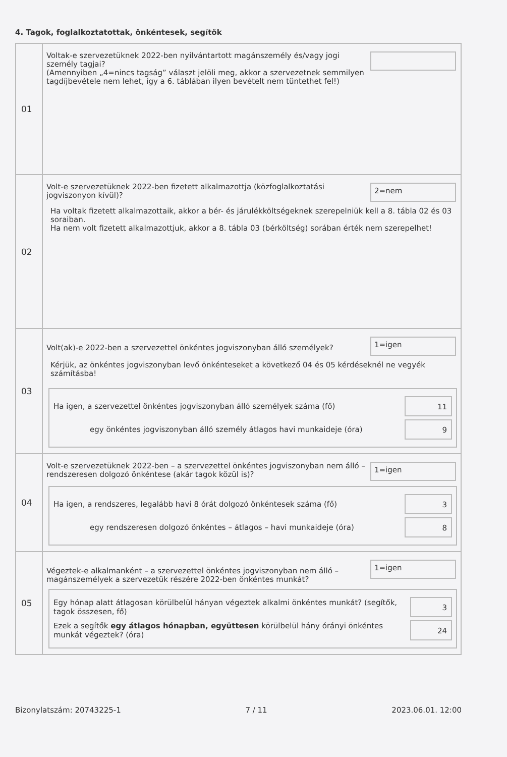4. Tagok, foglalkoztatottak, önkéntesek, segítők
| 01 | Voltak-e szervezetüknek 2022-ben nyilvántartott magánszemély és/vagy jogi személy tagjai? (Amennyiben „4=nincs tagság” választ jelöli meg, akkor a szervezetnek semmilyen tagdíjbevétele nem lehet, így a 6. táblában ilyen bevételt nem tüntethet fel!) |
| 02 | Volt-e szervezetüknek 2022-ben fizetett alkalmazottja (közfoglalkoztatási jogviszonyon kívül)? 2=nem Ha voltak fizetett alkalmazottaik, akkor a bér- és járulékköltségeknek szerepelniük kell a 8. tábla 02 és 03 soraiban. Ha nem volt fizetett alkalmazottjuk, akkor a 8. tábla 03 (bérköltség) sorában érték nem szerepelhet! |
| 03 | Volt(ak)-e 2022-ben a szervezettel önkéntes jogviszonyban álló személyek? 1=igen Kérjük, az önkéntes jogviszonyban levő önkénteseket a következő 04 és 05 kérdéseknél ne vegyék számításba! Ha igen, a szervezettel önkéntes jogviszonyban álló személyek száma (fő) 11 egy önkéntes jogviszonyban álló személy átlagos havi munkaideje (óra) 9 |
| 04 | Volt-e szervezetüknek 2022-ben – a szervezettel önkéntes jogviszonyban nem álló – rendszeresen dolgozó önkéntese (akár tagok közül is)? 1=igen Ha igen, a rendszeres, legalább havi 8 órát dolgozó önkéntesek száma (fő) 3 egy rendszeresen dolgozó önkéntes – átlagos – havi munkaideje (óra) 8 |
| 05 | Végeztek-e alkalmanként – a szervezettel önkéntes jogviszonyban nem álló – magánszemélyek a szervezetük részére 2022-ben önkéntes munkát? 1=igen Egy hónap alatt átlagosan körülbelül hányan végeztek alkalmi önkéntes munkát? (segítők, tagok összesen, fő) 3 Ezek a segítők egy átlagos hónapban, együttesen körülbelül hány órányi önkéntes munkát végeztek? (óra) 24 |
Bizonylatszám: 20743225-1 7 / 11 2023.06.01. 12:00